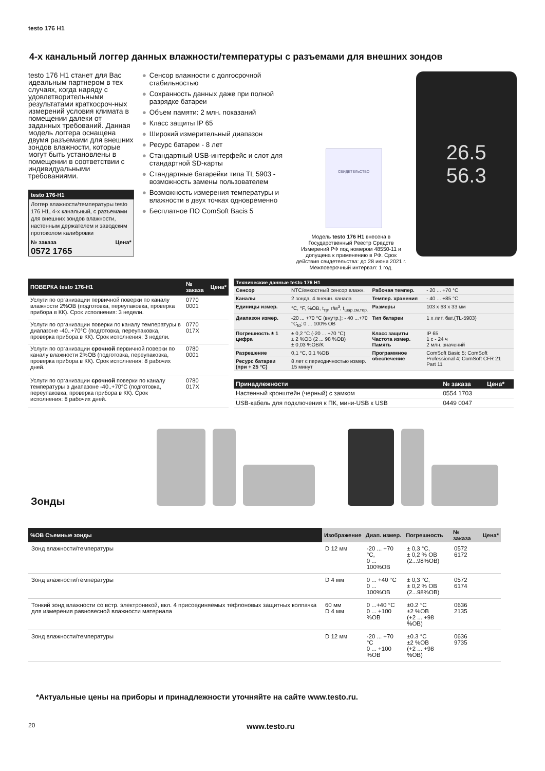testo 176 H1
4-х канальный логгер данных влажности/температуры с разъемами для внешних зондов
testo 176 H1 станет для Вас идеальным партнером в тех случаях, когда наряду с удовлетворительными результатами краткосроч-ных измерений условия климата в помещении далеки от заданных требований. Данная модель логгера оснащена двумя разъемами для внешних зондов влажности, которые могут быть установлены в помещении в соответствии с индивидуальными требованиями.
testo 176-H1
Логгер влажности/температуры testo 176 H1, 4-х канальный, с разъемами для внешних зондов влажности, настенным держателем и заводским протоколом калибровки
№ заказа Цена*
0572 1765
● Сенсор влажности с долгосрочной стабильностью
● Сохранность данных даже при полной разрядке батареи
● Объем памяти: 2 млн. показаний
● Класс защиты IP 65
● Широкий измерительный диапазон
● Ресурс батареи - 8 лет
● Стандартный USB-интерфейс и слот для стандартной SD-карты
● Стандартные батарейки типа TL 5903 - возможность замены пользователем
● Возможность измерения температуры и влажности в двух точках одновременно
● Бесплатное ПО ComSoft Bacis 5
СВИДЕТЕЛЬСТВО
Модель testo 176 H1 внесена в Государственный Реестр Средств Измерений РФ под номером 48550-11 и допущена к применению в РФ. Срок действия свидетельства: до 28 июня 2021 г. Межповерочный интервал: 1 год.
26.5
56.3
| ПОВЕРКА testo 176-H1 | № заказа | Цена* |
| --- | --- | --- |
| Услуги по организации первичной поверки по каналу влажности 2%ОВ (подготовка, переупаковка, проверка прибора в КК). Срок исполнения: 3 недели. | 0770 0001 | |
| Услуги по организации поверки по каналу температуры в диапазоне -40..+70°С (подготовка, переупаковка, проверка прибора в КК). Срок исполнения: 3 недели. | 0770 017X | |
| Услуги по организации срочной первичной поверки по каналу влажности 2%ОВ (подготовка, переупаковка, проверка прибора в КК). Срок исполнения: 8 рабочих дней. | 0780 0001 | |
| Услуги по организации срочной поверки по каналу температуры в диапазоне -40..+70°С (подготовка, переупаковка, проверка прибора в КК). Срок исполнения: 8 рабочих дней. | 0780 017X | |
| Технические данные testo 176 H1 | | | |
| --- | --- | --- | --- |
| Сенсор | NTC/емкостный сенсор влажн. | Рабочая темпер. | - 20 ... +70 °C |
| Каналы | 2 зонда, 4 внешн. канала | Темпер. хранения | - 40 ... +85 °C |
| Единицы измер. | °C, °F, %ОВ, t<sub>тр</sub>, г/м<sup>3</sup>, t<sub>шар.см.тер.</sub> | Размеры | 103 x 63 x 33 мм |
| Диапазон измер. | -20 ... +70 °C (внутр.); - 40 ...+70 °C<sub>td</sub>; 0 ... 100% ОВ | Тип батареи | 1 x лит. бат.(TL-5903) |
| Погрешность ± 1 цифра | ± 0,2 °C (-20 ... +70 °C) ± 2 %ОВ (2 ... 98 %ОВ) ± 0,03 %ОВ/K | Класс защиты Частота измер. Память | IP 65 1 с - 24 ч 2 млн. значений |
| Разрешение | 0,1 °C, 0,1 %ОВ | Программное обеспечение | ComSoft Basic 5; ComSoft Professional 4; ComSoft CFR 21 Part 11 |
| Ресурс батареи (при + 25 °C) | 8 лет с периодичностью измер. 15 минут | | |
| Принадлежности | № заказа | Цена* |
| --- | --- | --- |
| Настенный кронштейн (черный) с замком | 0554 1703 | |
| USB-кабель для подключения к ПК, мини-USB к USB | 0449 0047 | |
Зонды
| %ОВ Съемные зонды | Изображение | Диап. измер. | Погрешность | № заказа | Цена* |
| --- | --- | --- | --- | --- | --- |
| Зонд влажности/температуры | D 12 мм | -20 ... +70 °C, 0 ... 100%ОВ | ± 0,3 °C, ± 0,2 % ОВ (2...98%ОВ) | 0572 6172 | |
| Зонд влажности/температуры | D 4 мм | 0 ... +40 °C 0 ... 100%ОВ | ± 0,3 °C, ± 0,2 % ОВ (2...98%ОВ) | 0572 6174 | |
| Тонкий зонд влажности со встр. электроникой, вкл. 4 присоединяемых тефлоновых защитных колпачка для измерения равновесной влажности материала | 60 мм D 4 мм | 0 ...+40 °C 0 ... +100 %ОВ | ±0.2 °C ±2 %ОВ (+2 ... +98 %ОВ) | 0636 2135 | |
| Зонд влажности/температуры | D 12 мм | -20 ... +70 °C 0 ... +100 %ОВ | ±0.3 °C ±2 %ОВ (+2 ... +98 %ОВ) | 0636 9735 | |
*Актуальные цены на приборы и принадлежности уточняйте на сайте www.testo.ru.
20 www.testo.ru